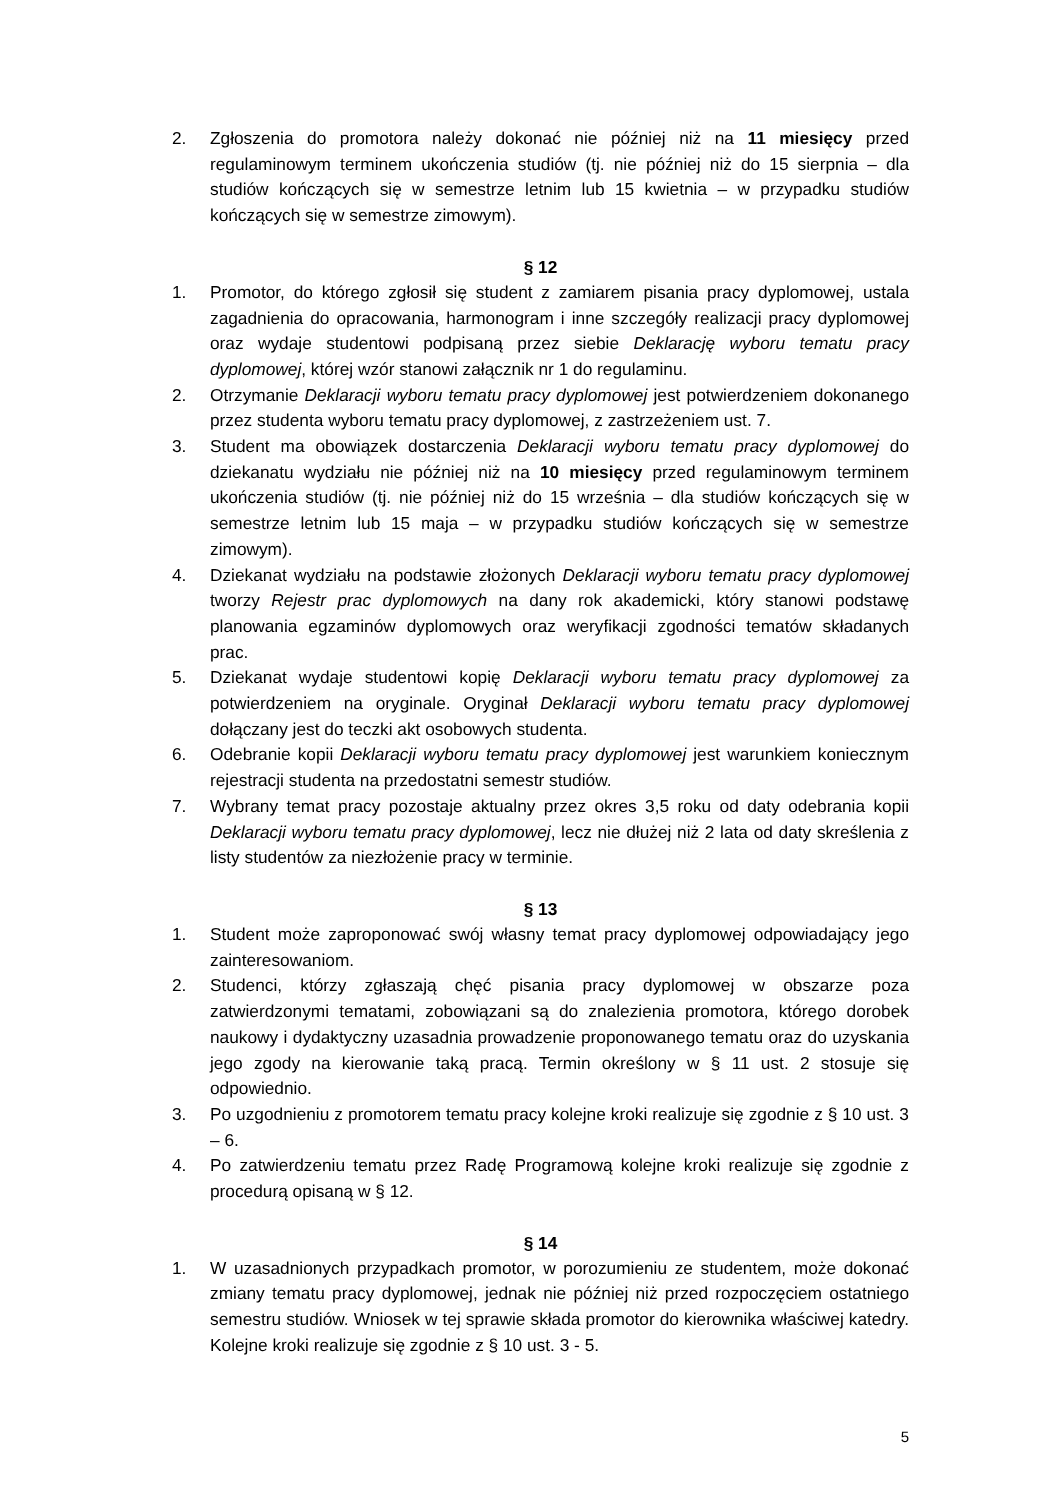2. Zgłoszenia do promotora należy dokonać nie później niż na 11 miesięcy przed regulaminowym terminem ukończenia studiów (tj. nie później niż do 15 sierpnia – dla studiów kończących się w semestrze letnim lub 15 kwietnia – w przypadku studiów kończących się w semestrze zimowym).
§ 12
1. Promotor, do którego zgłosił się student z zamiarem pisania pracy dyplomowej, ustala zagadnienia do opracowania, harmonogram i inne szczegóły realizacji pracy dyplomowej oraz wydaje studentowi podpisaną przez siebie Deklarację wyboru tematu pracy dyplomowej, której wzór stanowi załącznik nr 1 do regulaminu.
2. Otrzymanie Deklaracji wyboru tematu pracy dyplomowej jest potwierdzeniem dokonanego przez studenta wyboru tematu pracy dyplomowej, z zastrzeżeniem ust. 7.
3. Student ma obowiązek dostarczenia Deklaracji wyboru tematu pracy dyplomowej do dziekanatu wydziału nie później niż na 10 miesięcy przed regulaminowym terminem ukończenia studiów (tj. nie później niż do 15 września – dla studiów kończących się w semestrze letnim lub 15 maja – w przypadku studiów kończących się w semestrze zimowym).
4. Dziekanat wydziału na podstawie złożonych Deklaracji wyboru tematu pracy dyplomowej tworzy Rejestr prac dyplomowych na dany rok akademicki, który stanowi podstawę planowania egzaminów dyplomowych oraz weryfikacji zgodności tematów składanych prac.
5. Dziekanat wydaje studentowi kopię Deklaracji wyboru tematu pracy dyplomowej za potwierdzeniem na oryginale. Oryginał Deklaracji wyboru tematu pracy dyplomowej dołączany jest do teczki akt osobowych studenta.
6. Odebranie kopii Deklaracji wyboru tematu pracy dyplomowej jest warunkiem koniecznym rejestracji studenta na przedostatni semestr studiów.
7. Wybrany temat pracy pozostaje aktualny przez okres 3,5 roku od daty odebrania kopii Deklaracji wyboru tematu pracy dyplomowej, lecz nie dłużej niż 2 lata od daty skreślenia z listy studentów za niezłożenie pracy w terminie.
§ 13
1. Student może zaproponować swój własny temat pracy dyplomowej odpowiadający jego zainteresowaniom.
2. Studenci, którzy zgłaszają chęć pisania pracy dyplomowej w obszarze poza zatwierdzonymi tematami, zobowiązani są do znalezienia promotora, którego dorobek naukowy i dydaktyczny uzasadnia prowadzenie proponowanego tematu oraz do uzyskania jego zgody na kierowanie taką pracą. Termin określony w § 11 ust. 2 stosuje się odpowiednio.
3. Po uzgodnieniu z promotorem tematu pracy kolejne kroki realizuje się zgodnie z § 10 ust. 3 – 6.
4. Po zatwierdzeniu tematu przez Radę Programową kolejne kroki realizuje się zgodnie z procedurą opisaną w § 12.
§ 14
1. W uzasadnionych przypadkach promotor, w porozumieniu ze studentem, może dokonać zmiany tematu pracy dyplomowej, jednak nie później niż przed rozpoczęciem ostatniego semestru studiów. Wniosek w tej sprawie składa promotor do kierownika właściwej katedry. Kolejne kroki realizuje się zgodnie z § 10 ust. 3 - 5.
5